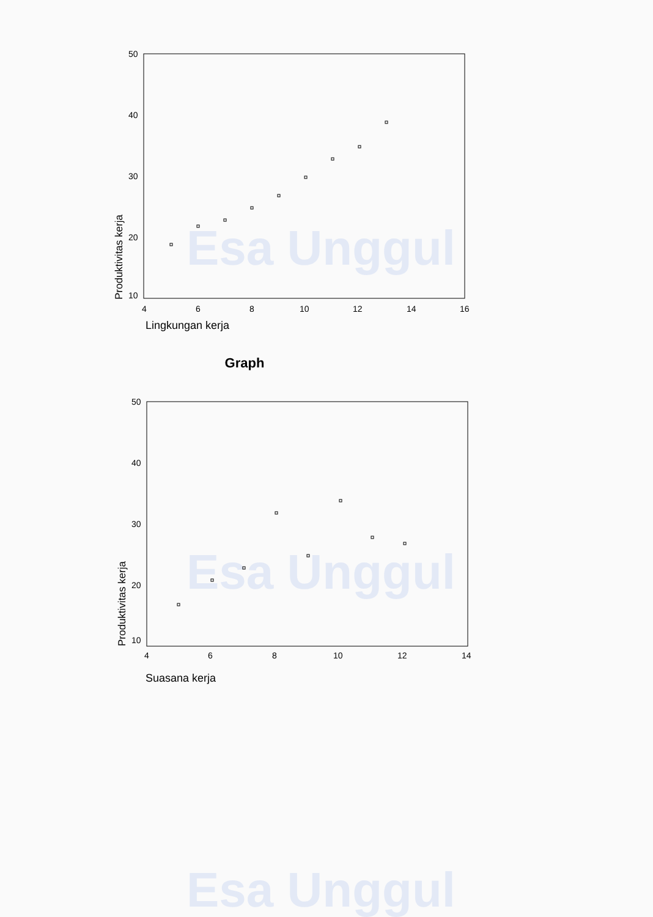Esa Unggul
Esa Unggul
Esa Unggul
50
40
30
20
10
4
6
8
10
12
14
16
Produktivitas kerja
Lingkungan kerja
Graph
50
40
30
20
10
4
6
8
10
12
14
Produktivitas kerja
Suasana kerja